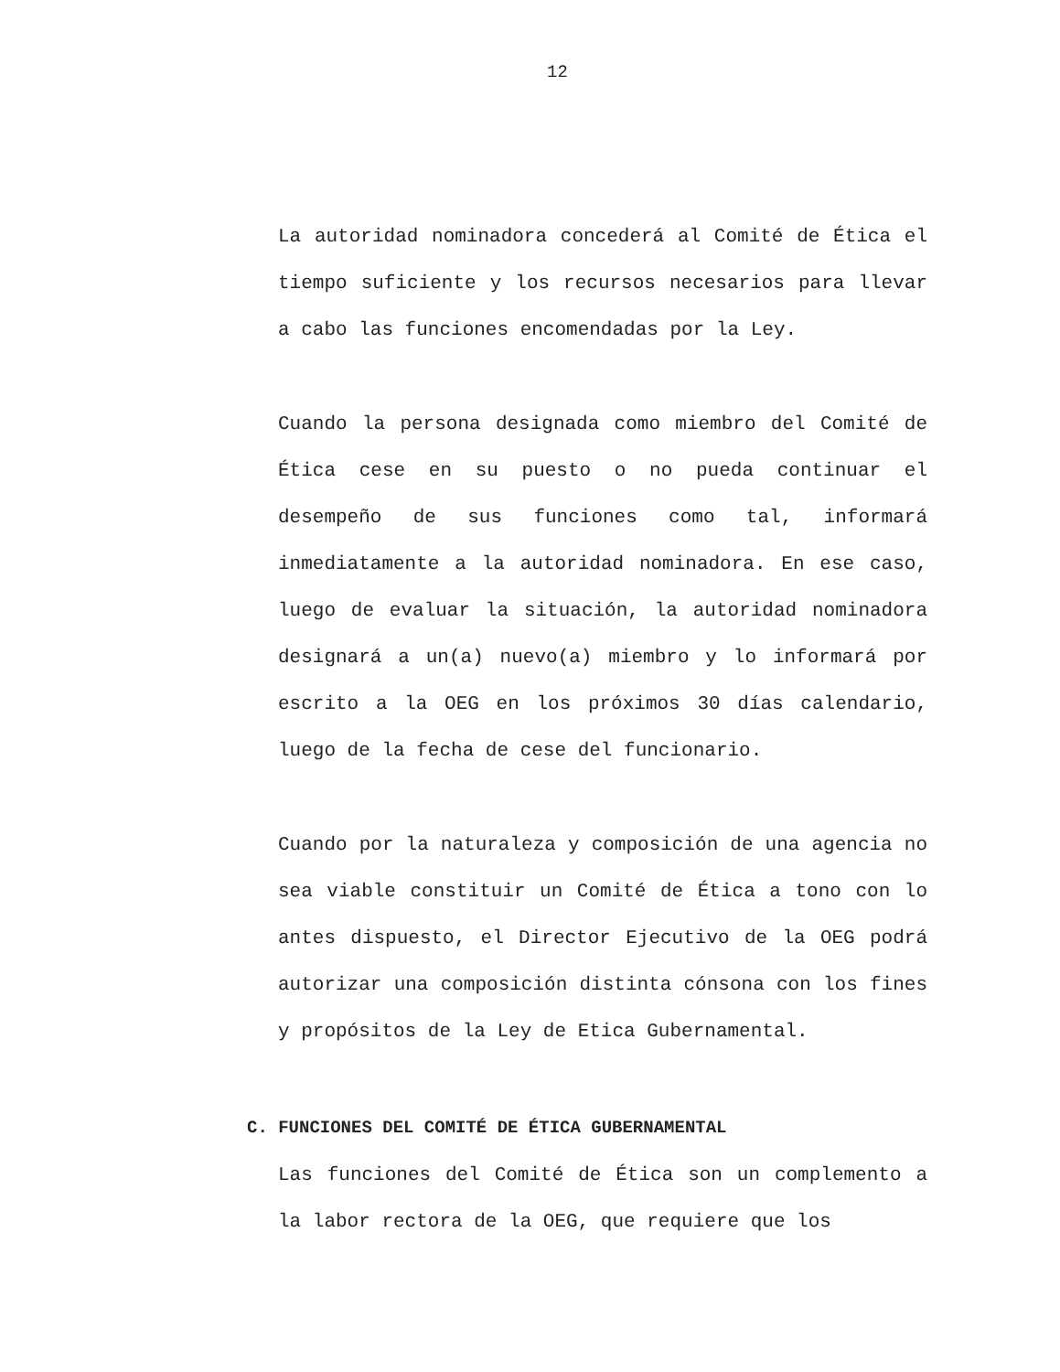12
La autoridad nominadora concederá al Comité de Ética el tiempo suficiente y los recursos necesarios para llevar a cabo las funciones encomendadas por la Ley.
Cuando la persona designada como miembro del Comité de Ética cese en su puesto o no pueda continuar el desempeño de sus funciones como tal, informará inmediatamente a la autoridad nominadora. En ese caso, luego de evaluar la situación, la autoridad nominadora designará a un(a) nuevo(a) miembro y lo informará por escrito a la OEG en los próximos 30 días calendario, luego de la fecha de cese del funcionario.
Cuando por la naturaleza y composición de una agencia no sea viable constituir un Comité de Ética a tono con lo antes dispuesto, el Director Ejecutivo de la OEG podrá autorizar una composición distinta cónsona con los fines y propósitos de la Ley de Etica Gubernamental.
C. FUNCIONES DEL COMITÉ DE ÉTICA GUBERNAMENTAL
Las funciones del Comité de Ética son un complemento a la labor rectora de la OEG, que requiere que los